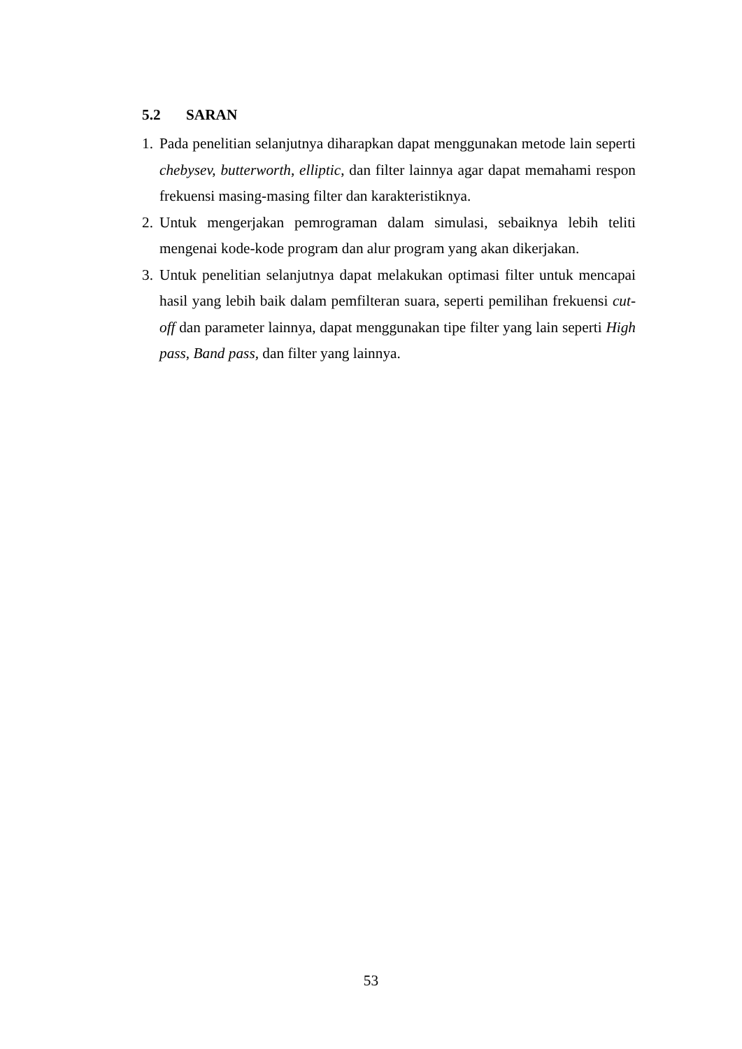5.2 SARAN
1. Pada penelitian selanjutnya diharapkan dapat menggunakan metode lain seperti chebysev, butterworth, elliptic, dan filter lainnya agar dapat memahami respon frekuensi masing-masing filter dan karakteristiknya.
2. Untuk mengerjakan pemrograman dalam simulasi, sebaiknya lebih teliti mengenai kode-kode program dan alur program yang akan dikerjakan.
3. Untuk penelitian selanjutnya dapat melakukan optimasi filter untuk mencapai hasil yang lebih baik dalam pemfilteran suara, seperti pemilihan frekuensi cut-off dan parameter lainnya, dapat menggunakan tipe filter yang lain seperti High pass, Band pass, dan filter yang lainnya.
53